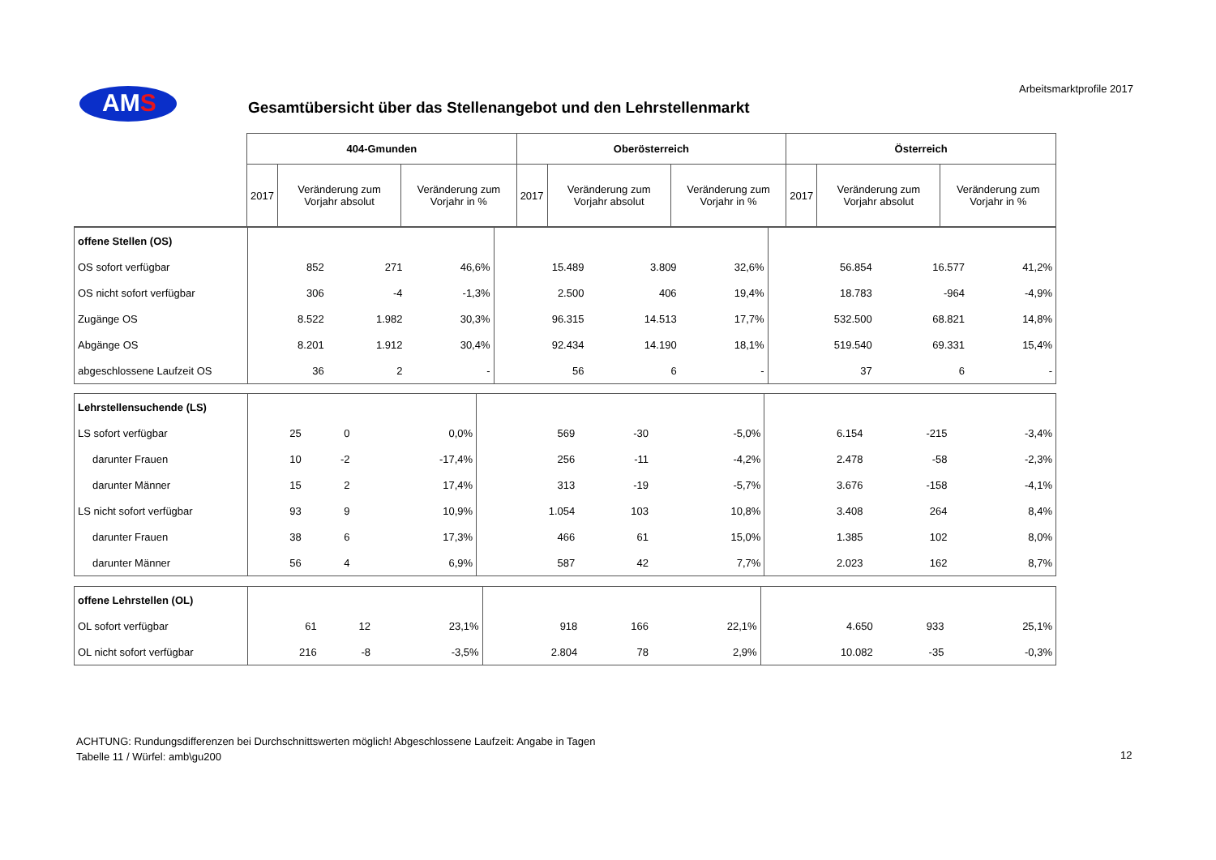AMS
Arbeitsmarktprofile 2017
Gesamtübersicht über das Stellenangebot und den Lehrstellenmarkt
| | 404-Gmunden | | | Oberösterreich | | | Österreich | | |
| --- | --- | --- | --- | --- | --- | --- | --- | --- | --- |
| | 2017 | Veränderung zum Vorjahr absolut | Veränderung zum Vorjahr in % | 2017 | Veränderung zum Vorjahr absolut | Veränderung zum Vorjahr in % | 2017 | Veränderung zum Vorjahr absolut | Veränderung zum Vorjahr in % |
| offene Stellen (OS) | | | | | | | | | |
| OS sofort verfügbar | 852 | 271 | 46,6% | 15.489 | 3.809 | 32,6% | 56.854 | 16.577 | 41,2% |
| OS nicht sofort verfügbar | 306 | -4 | -1,3% | 2.500 | 406 | 19,4% | 18.783 | -964 | -4,9% |
| Zugänge OS | 8.522 | 1.982 | 30,3% | 96.315 | 14.513 | 17,7% | 532.500 | 68.821 | 14,8% |
| Abgänge OS | 8.201 | 1.912 | 30,4% | 92.434 | 14.190 | 18,1% | 519.540 | 69.331 | 15,4% |
| abgeschlossene Laufzeit OS | 36 | 2 | - | 56 | 6 | - | 37 | 6 | - |
| Lehrstellensuchende (LS) | | | | | | | | | |
| LS sofort verfügbar | 25 | 0 | 0,0% | 569 | -30 | -5,0% | 6.154 | -215 | -3,4% |
| darunter Frauen | 10 | -2 | -17,4% | 256 | -11 | -4,2% | 2.478 | -58 | -2,3% |
| darunter Männer | 15 | 2 | 17,4% | 313 | -19 | -5,7% | 3.676 | -158 | -4,1% |
| LS nicht sofort verfügbar | 93 | 9 | 10,9% | 1.054 | 103 | 10,8% | 3.408 | 264 | 8,4% |
| darunter Frauen | 38 | 6 | 17,3% | 466 | 61 | 15,0% | 1.385 | 102 | 8,0% |
| darunter Männer | 56 | 4 | 6,9% | 587 | 42 | 7,7% | 2.023 | 162 | 8,7% |
| offene Lehrstellen (OL) | | | | | | | | | |
| OL sofort verfügbar | 61 | 12 | 23,1% | 918 | 166 | 22,1% | 4.650 | 933 | 25,1% |
| OL nicht sofort verfügbar | 216 | -8 | -3,5% | 2.804 | 78 | 2,9% | 10.082 | -35 | -0,3% |
ACHTUNG: Rundungsdifferenzen bei Durchschnittswerten möglich! Abgeschlossene Laufzeit: Angabe in Tagen
Tabelle 11 / Würfel: amb\gu200
12